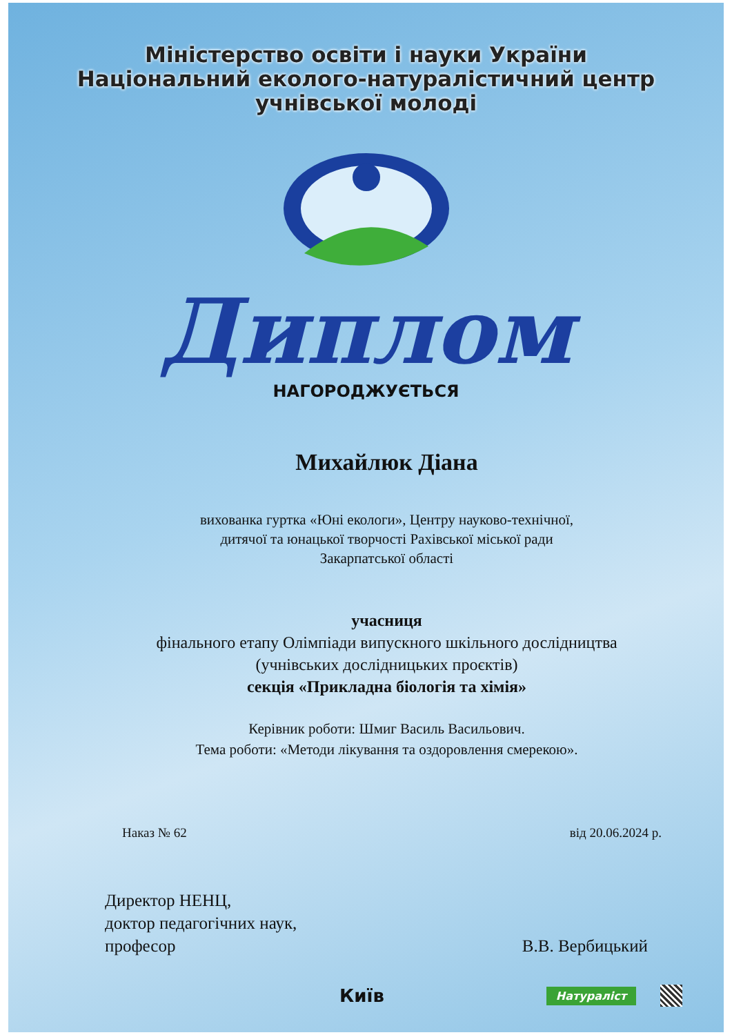Міністерство освіти і науки України
Національний еколого-натуралістичний центр
учнівської молоді
Диплом
НАГОРОДЖУЄТЬСЯ
Михайлюк Діана
вихованка гуртка «Юні екологи», Центру науково-технічної,
дитячої та юнацької творчості Рахівської міської ради
Закарпатської області
учасниця
фінального етапу Олімпіади випускного шкільного дослідництва
(учнівських дослідницьких проєктів)
секція «Прикладна біологія та хімія»
Керівник роботи: Шмиг Василь Васильович.
Тема роботи: «Методи лікування та оздоровлення смерекою».
Наказ № 62 від 20.06.2024 р.
Директор НЕНЦ,
доктор педагогічних наук,
професор
В.В. Вербицький
Київ Натураліст